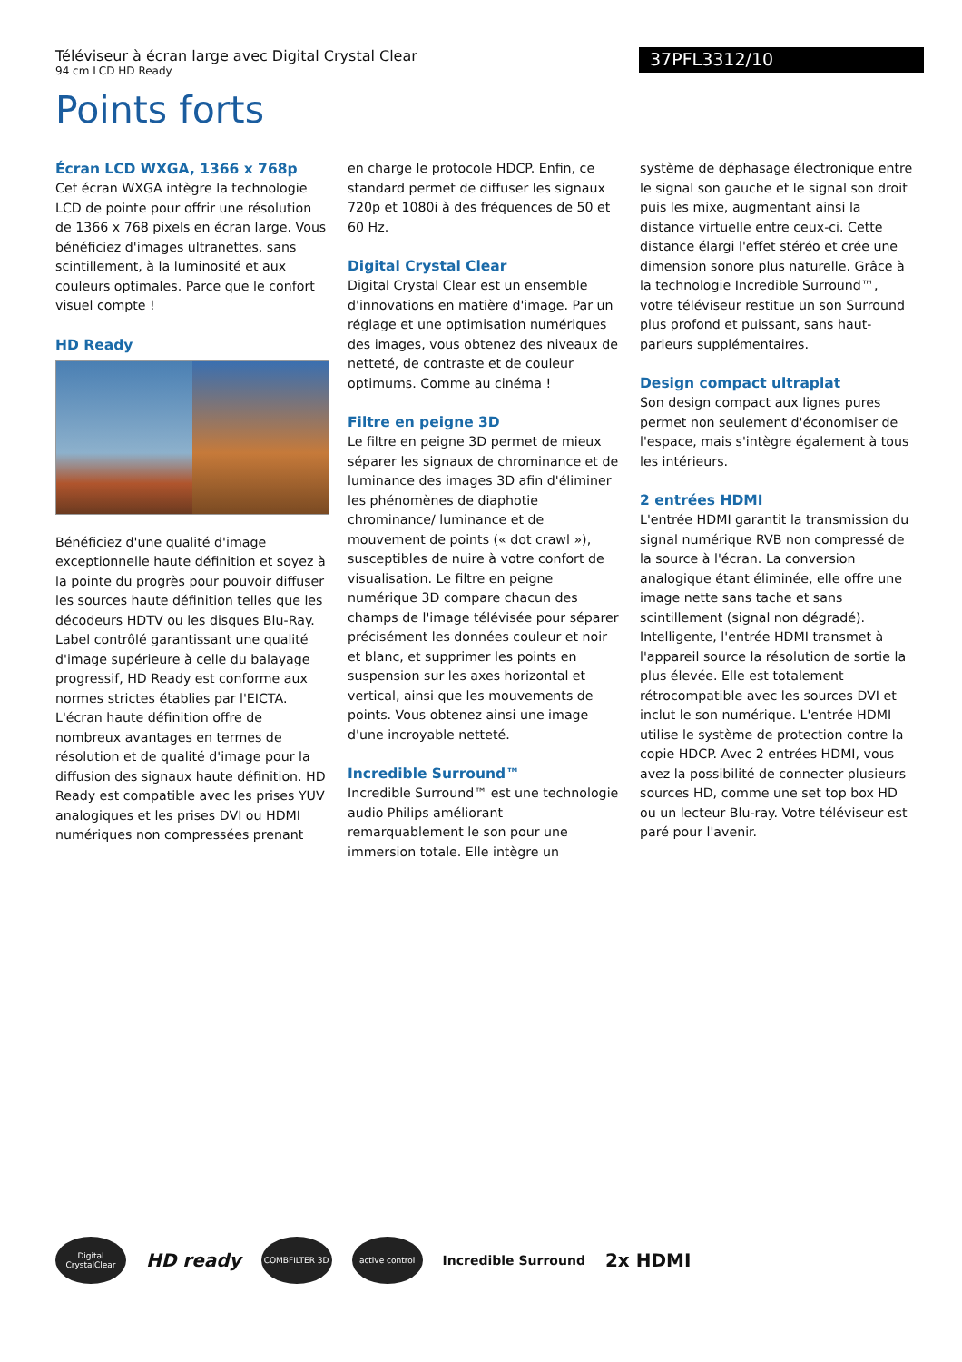Téléviseur à écran large avec Digital Crystal Clear
94 cm LCD HD Ready
37PFL3312/10
Points forts
Écran LCD WXGA, 1366 x 768p
Cet écran WXGA intègre la technologie LCD de pointe pour offrir une résolution de 1366 x 768 pixels en écran large. Vous bénéficiez d'images ultranettes, sans scintillement, à la luminosité et aux couleurs optimales. Parce que le confort visuel compte !
HD Ready
Bénéficiez d'une qualité d'image exceptionnelle haute définition et soyez à la pointe du progrès pour pouvoir diffuser les sources haute définition telles que les décodeurs HDTV ou les disques Blu-Ray. Label contrôlé garantissant une qualité d'image supérieure à celle du balayage progressif, HD Ready est conforme aux normes strictes établies par l'EICTA. L'écran haute définition offre de nombreux avantages en termes de résolution et de qualité d'image pour la diffusion des signaux haute définition. HD Ready est compatible avec les prises YUV analogiques et les prises DVI ou HDMI numériques non compressées prenant
en charge le protocole HDCP. Enfin, ce standard permet de diffuser les signaux 720p et 1080i à des fréquences de 50 et 60 Hz.
Digital Crystal Clear
Digital Crystal Clear est un ensemble d'innovations en matière d'image. Par un réglage et une optimisation numériques des images, vous obtenez des niveaux de netteté, de contraste et de couleur optimums. Comme au cinéma !
Filtre en peigne 3D
Le filtre en peigne 3D permet de mieux séparer les signaux de chrominance et de luminance des images 3D afin d'éliminer les phénomènes de diaphotie chrominance/ luminance et de mouvement de points (« dot crawl »), susceptibles de nuire à votre confort de visualisation. Le filtre en peigne numérique 3D compare chacun des champs de l'image télévisée pour séparer précisément les données couleur et noir et blanc, et supprimer les points en suspension sur les axes horizontal et vertical, ainsi que les mouvements de points. Vous obtenez ainsi une image d'une incroyable netteté.
Incredible Surround™
Incredible Surround™ est une technologie audio Philips améliorant remarquablement le son pour une immersion totale. Elle intègre un
système de déphasage électronique entre le signal son gauche et le signal son droit puis les mixe, augmentant ainsi la distance virtuelle entre ceux-ci. Cette distance élargi l'effet stéréo et crée une dimension sonore plus naturelle. Grâce à la technologie Incredible Surround™, votre téléviseur restitue un son Surround plus profond et puissant, sans haut-parleurs supplémentaires.
Design compact ultraplat
Son design compact aux lignes pures permet non seulement d'économiser de l'espace, mais s'intègre également à tous les intérieurs.
2 entrées HDMI
L'entrée HDMI garantit la transmission du signal numérique RVB non compressé de la source à l'écran. La conversion analogique étant éliminée, elle offre une image nette sans tache et sans scintillement (signal non dégradé). Intelligente, l'entrée HDMI transmet à l'appareil source la résolution de sortie la plus élevée. Elle est totalement rétrocompatible avec les sources DVI et inclut le son numérique. L'entrée HDMI utilise le système de protection contre la copie HDCP. Avec 2 entrées HDMI, vous avez la possibilité de connecter plusieurs sources HD, comme une set top box HD ou un lecteur Blu-ray. Votre téléviseur est paré pour l'avenir.
Digital CrystalClear
HD ready
COMBFILTER 3D active control
Incredible Surround
2x HDMI